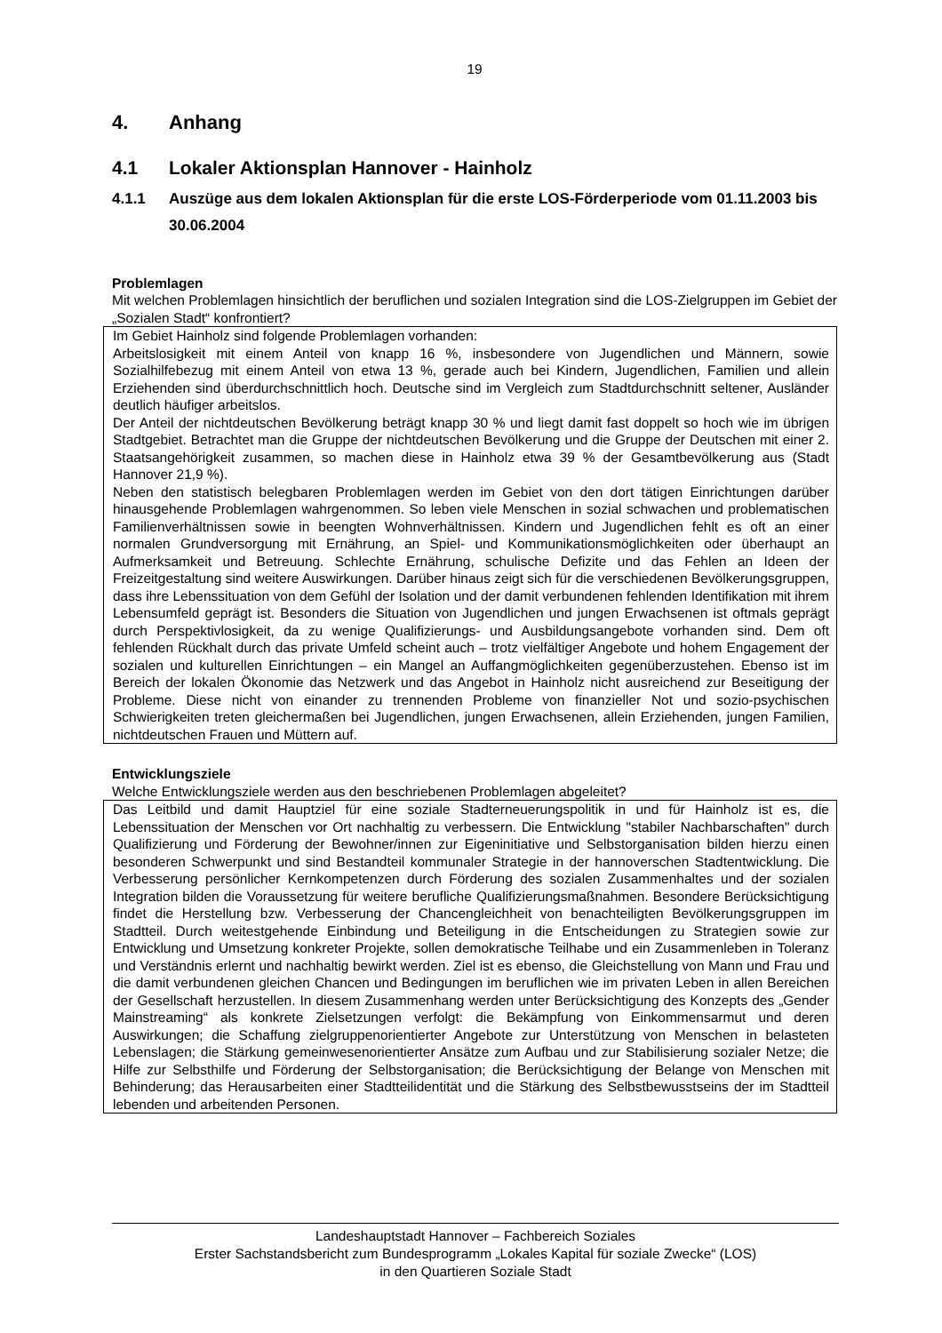19
4. Anhang
4.1 Lokaler Aktionsplan Hannover - Hainholz
4.1.1 Auszüge aus dem lokalen Aktionsplan für die erste LOS-Förderperiode vom 01.11.2003 bis 30.06.2004
Problemlagen
Mit welchen Problemlagen hinsichtlich der beruflichen und sozialen Integration sind die LOS-Zielgruppen im Gebiet der „Sozialen Stadt“ konfrontiert?
Im Gebiet Hainholz sind folgende Problemlagen vorhanden:
Arbeitslosigkeit mit einem Anteil von knapp 16 %, insbesondere von Jugendlichen und Männern, sowie Sozialhilfebezug mit einem Anteil von etwa 13 %, gerade auch bei Kindern, Jugendlichen, Familien und allein Erziehenden sind überdurchschnittlich hoch. Deutsche sind im Vergleich zum Stadtdurchschnitt seltener, Ausländer deutlich häufiger arbeitslos.
Der Anteil der nichtdeutschen Bevölkerung beträgt knapp 30 % und liegt damit fast doppelt so hoch wie im übrigen Stadtgebiet. Betrachtet man die Gruppe der nichtdeutschen Bevölkerung und die Gruppe der Deutschen mit einer 2. Staatsangehörigkeit zusammen, so machen diese in Hainholz etwa 39 % der Gesamtbevölkerung aus (Stadt Hannover 21,9 %).
Neben den statistisch belegbaren Problemlagen werden im Gebiet von den dort tätigen Einrichtungen darüber hinausgehende Problemlagen wahrgenommen. So leben viele Menschen in sozial schwachen und problematischen Familienverhältnissen sowie in beengten Wohnverhältnissen. Kindern und Jugendlichen fehlt es oft an einer normalen Grundversorgung mit Ernährung, an Spiel- und Kommunikationsmöglichkeiten oder überhaupt an Aufmerksamkeit und Betreuung. Schlechte Ernährung, schulische Defizite und das Fehlen an Ideen der Freizeitgestaltung sind weitere Auswirkungen. Darüber hinaus zeigt sich für die verschiedenen Bevölkerungsgruppen, dass ihre Lebenssituation von dem Gefühl der Isolation und der damit verbundenen fehlenden Identifikation mit ihrem Lebensumfeld geprägt ist. Besonders die Situation von Jugendlichen und jungen Erwachsenen ist oftmals geprägt durch Perspektivlosigkeit, da zu wenige Qualifizierungs- und Ausbildungsangebote vorhanden sind. Dem oft fehlenden Rückhalt durch das private Umfeld scheint auch – trotz vielfältiger Angebote und hohem Engagement der sozialen und kulturellen Einrichtungen – ein Mangel an Auffangmöglichkeiten gegenüberzustehen. Ebenso ist im Bereich der lokalen Ökonomie das Netzwerk und das Angebot in Hainholz nicht ausreichend zur Beseitigung der Probleme. Diese nicht von einander zu trennenden Probleme von finanzieller Not und sozio-psychischen Schwierigkeiten treten gleichermaßen bei Jugendlichen, jungen Erwachsenen, allein Erziehenden, jungen Familien, nichtdeutschen Frauen und Müttern auf.
Entwicklungsziele
Welche Entwicklungsziele werden aus den beschriebenen Problemlagen abgeleitet?
Das Leitbild und damit Hauptziel für eine soziale Stadterneuerungspolitik in und für Hainholz ist es, die Lebenssituation der Menschen vor Ort nachhaltig zu verbessern. Die Entwicklung "stabiler Nachbarschaften" durch Qualifizierung und Förderung der Bewohner/innen zur Eigeninitiative und Selbstorganisation bilden hierzu einen besonderen Schwerpunkt und sind Bestandteil kommunaler Strategie in der hannoverschen Stadtentwicklung. Die Verbesserung persönlicher Kernkompetenzen durch Förderung des sozialen Zusammenhaltes und der sozialen Integration bilden die Voraussetzung für weitere berufliche Qualifizierungsmaßnahmen. Besondere Berücksichtigung findet die Herstellung bzw. Verbesserung der Chancengleichheit von benachteiligten Bevölkerungsgruppen im Stadtteil. Durch weitestgehende Einbindung und Beteiligung in die Entscheidungen zu Strategien sowie zur Entwicklung und Umsetzung konkreter Projekte, sollen demokratische Teilhabe und ein Zusammenleben in Toleranz und Verständnis erlernt und nachhaltig bewirkt werden. Ziel ist es ebenso, die Gleichstellung von Mann und Frau und die damit verbundenen gleichen Chancen und Bedingungen im beruflichen wie im privaten Leben in allen Bereichen der Gesellschaft herzustellen. In diesem Zusammenhang werden unter Berücksichtigung des Konzepts des „Gender Mainstreaming“ als konkrete Zielsetzungen verfolgt: die Bekämpfung von Einkommensarmut und deren Auswirkungen; die Schaffung zielgruppenorientierter Angebote zur Unterstützung von Menschen in belasteten Lebenslagen; die Stärkung gemeinwesenorientierter Ansätze zum Aufbau und zur Stabilisierung sozialer Netze; die Hilfe zur Selbsthilfe und Förderung der Selbstorganisation; die Berücksichtigung der Belange von Menschen mit Behinderung; das Herausarbeiten einer Stadtteilidentität und die Stärkung des Selbstbewusstseins der im Stadtteil lebenden und arbeitenden Personen.
Landeshauptstadt Hannover – Fachbereich Soziales
Erster Sachstandsbericht zum Bundesprogramm „Lokales Kapital für soziale Zwecke“ (LOS)
in den Quartieren Soziale Stadt